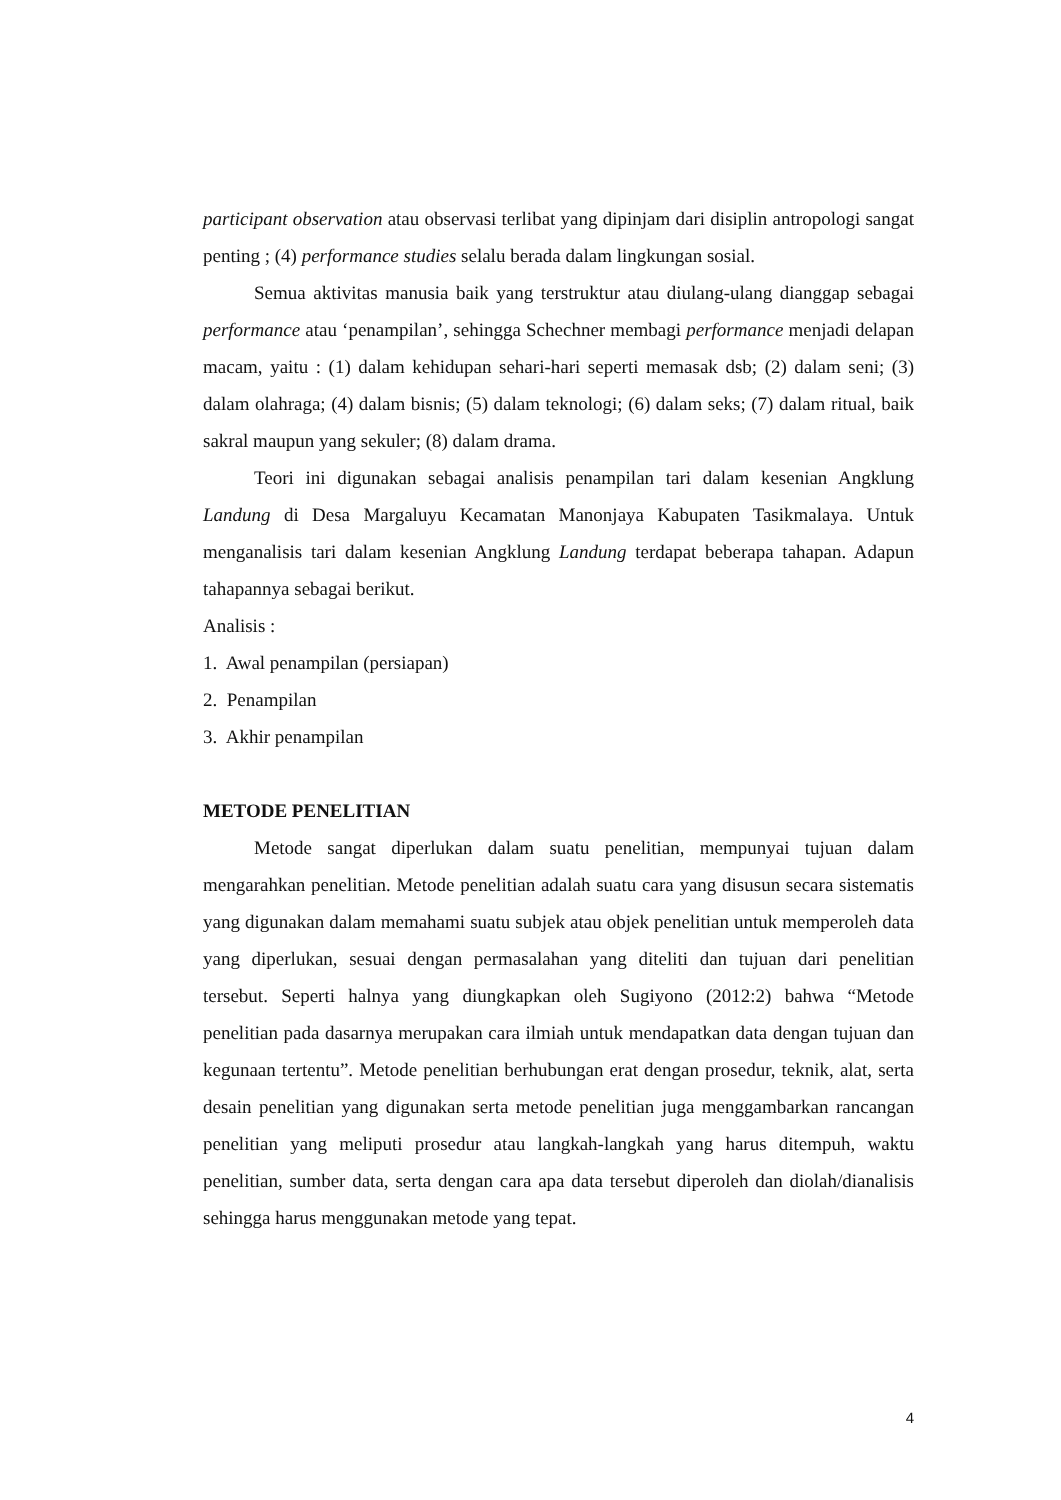participant observation atau observasi terlibat yang dipinjam dari disiplin antropologi sangat penting ; (4) performance studies selalu berada dalam lingkungan sosial.
Semua aktivitas manusia baik yang terstruktur atau diulang-ulang dianggap sebagai performance atau ‘penampilan’, sehingga Schechner membagi performance menjadi delapan macam, yaitu : (1) dalam kehidupan sehari-hari seperti memasak dsb; (2) dalam seni; (3) dalam olahraga; (4) dalam bisnis; (5) dalam teknologi; (6) dalam seks; (7) dalam ritual, baik sakral maupun yang sekuler; (8) dalam drama.
Teori ini digunakan sebagai analisis penampilan tari dalam kesenian Angklung Landung di Desa Margaluyu Kecamatan Manonjaya Kabupaten Tasikmalaya. Untuk menganalisis tari dalam kesenian Angklung Landung terdapat beberapa tahapan. Adapun tahapannya sebagai berikut.
Analisis :
1. Awal penampilan (persiapan)
2. Penampilan
3. Akhir penampilan
METODE PENELITIAN
Metode sangat diperlukan dalam suatu penelitian, mempunyai tujuan dalam mengarahkan penelitian. Metode penelitian adalah suatu cara yang disusun secara sistematis yang digunakan dalam memahami suatu subjek atau objek penelitian untuk memperoleh data yang diperlukan, sesuai dengan permasalahan yang diteliti dan tujuan dari penelitian tersebut. Seperti halnya yang diungkapkan oleh Sugiyono (2012:2) bahwa “Metode penelitian pada dasarnya merupakan cara ilmiah untuk mendapatkan data dengan tujuan dan kegunaan tertentu”. Metode penelitian berhubungan erat dengan prosedur, teknik, alat, serta desain penelitian yang digunakan serta metode penelitian juga menggambarkan rancangan penelitian yang meliputi prosedur atau langkah-langkah yang harus ditempuh, waktu penelitian, sumber data, serta dengan cara apa data tersebut diperoleh dan diolah/dianalisis sehingga harus menggunakan metode yang tepat.
4